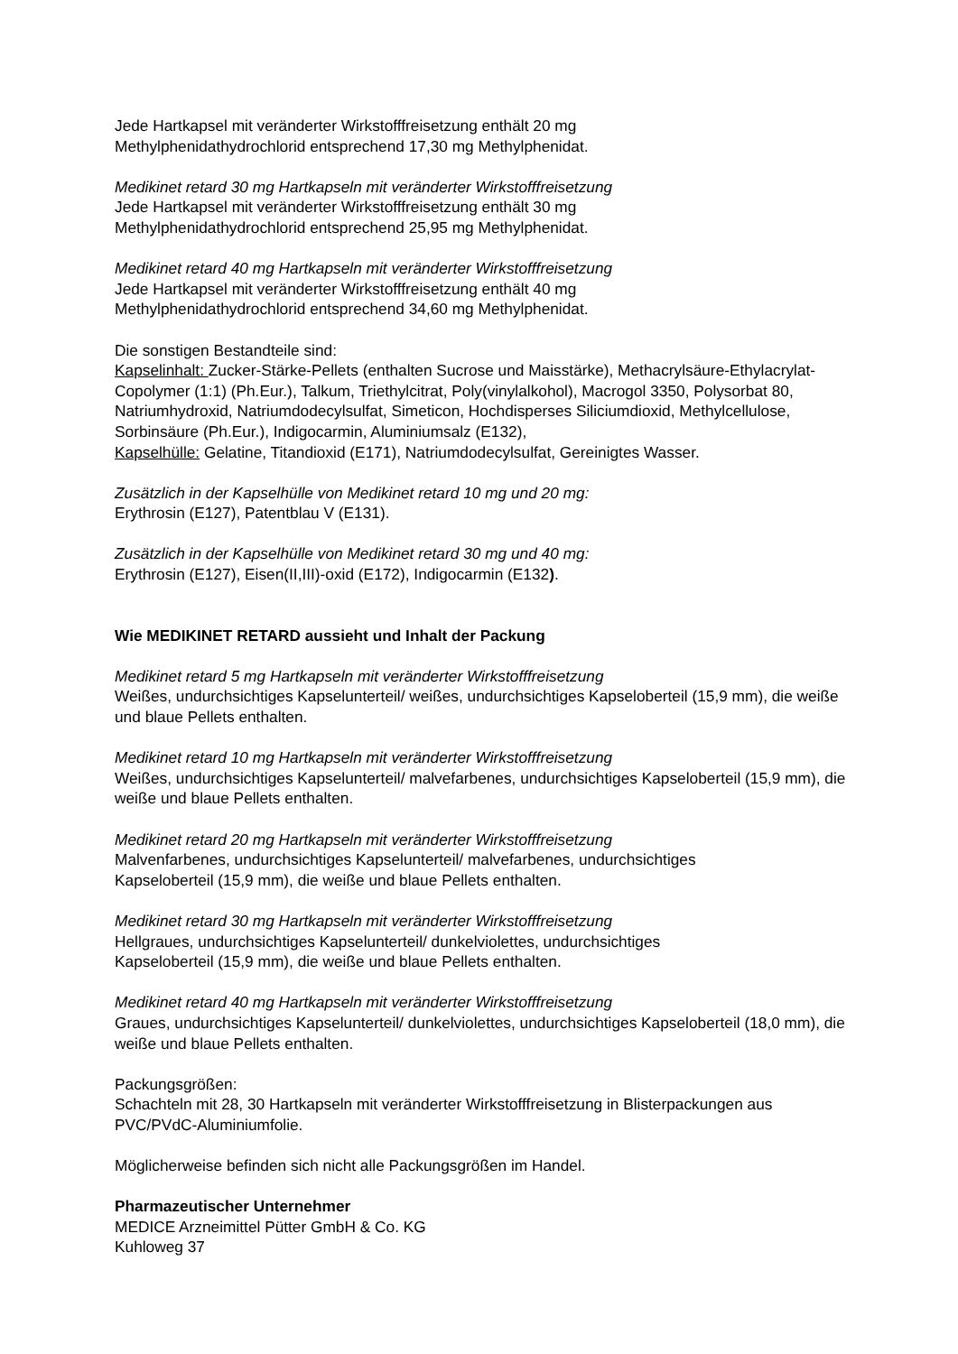Jede Hartkapsel mit veränderter Wirkstofffreisetzung enthält 20 mg
Methylphenidathydrochlorid entsprechend 17,30 mg Methylphenidat.
Medikinet retard 30 mg Hartkapseln mit veränderter Wirkstofffreisetzung
Jede Hartkapsel mit veränderter Wirkstofffreisetzung enthält 30 mg
Methylphenidathydrochlorid entsprechend 25,95 mg Methylphenidat.
Medikinet retard 40 mg Hartkapseln mit veränderter Wirkstofffreisetzung
Jede Hartkapsel mit veränderter Wirkstofffreisetzung enthält 40 mg
Methylphenidathydrochlorid entsprechend 34,60 mg Methylphenidat.
Die sonstigen Bestandteile sind:
Kapselinhalt: Zucker-Stärke-Pellets (enthalten Sucrose und Maisstärke), Methacrylsäure-Ethylacrylat-Copolymer (1:1) (Ph.Eur.), Talkum, Triethylcitrat, Poly(vinylalkohol), Macrogol 3350, Polysorbat 80, Natriumhydroxid, Natriumdodecylsulfat, Simeticon, Hochdisperses Siliciumdioxid, Methylcellulose, Sorbinsäure (Ph.Eur.), Indigocarmin, Aluminiumsalz (E132),
Kapselhülle: Gelatine, Titandioxid (E171), Natriumdodecylsulfat, Gereinigtes Wasser.
Zusätzlich in der Kapselhülle von Medikinet retard 10 mg und 20 mg:
Erythrosin (E127), Patentblau V (E131).
Zusätzlich in der Kapselhülle von Medikinet retard 30 mg und 40 mg:
Erythrosin (E127), Eisen(II,III)-oxid (E172), Indigocarmin (E132).
Wie MEDIKINET RETARD aussieht und Inhalt der Packung
Medikinet retard 5 mg Hartkapseln mit veränderter Wirkstofffreisetzung
Weißes, undurchsichtiges Kapselunterteil/ weißes, undurchsichtiges Kapseloberteil (15,9 mm), die weiße und blaue Pellets enthalten.
Medikinet retard 10 mg Hartkapseln mit veränderter Wirkstofffreisetzung
Weißes, undurchsichtiges Kapselunterteil/ malvefarbenes, undurchsichtiges Kapseloberteil (15,9 mm), die weiße und blaue Pellets enthalten.
Medikinet retard 20 mg Hartkapseln mit veränderter Wirkstofffreisetzung
Malvenfarbenes, undurchsichtiges Kapselunterteil/ malvefarbenes, undurchsichtiges
Kapseloberteil (15,9 mm), die weiße und blaue Pellets enthalten.
Medikinet retard 30 mg Hartkapseln mit veränderter Wirkstofffreisetzung
Hellgraues, undurchsichtiges Kapselunterteil/ dunkelviolettes, undurchsichtiges
Kapseloberteil (15,9 mm), die weiße und blaue Pellets enthalten.
Medikinet retard 40 mg Hartkapseln mit veränderter Wirkstofffreisetzung
Graues, undurchsichtiges Kapselunterteil/ dunkelviolettes, undurchsichtiges Kapseloberteil (18,0 mm), die weiße und blaue Pellets enthalten.
Packungsgrößen:
Schachteln mit 28, 30 Hartkapseln mit veränderter Wirkstofffreisetzung in Blisterpackungen aus PVC/PVdC-Aluminiumfolie.
Möglicherweise befinden sich nicht alle Packungsgrößen im Handel.
Pharmazeutischer Unternehmer
MEDICE Arzneimittel Pütter GmbH & Co. KG
Kuhloweg 37